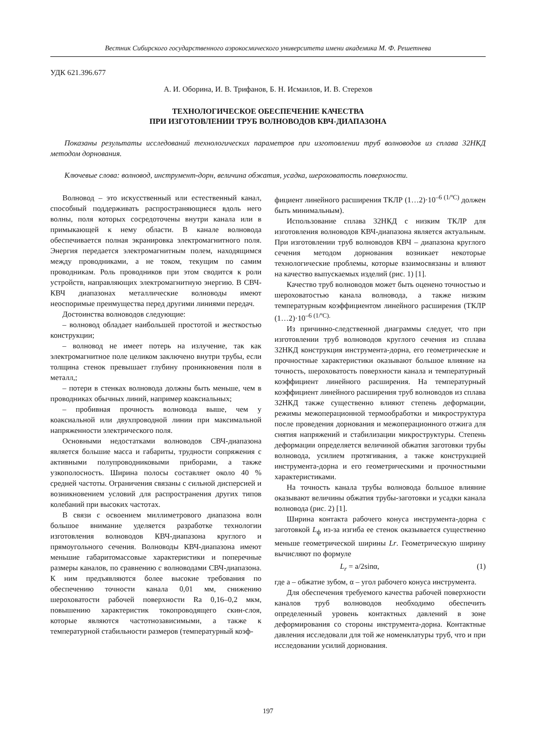Вестник Сибирского государственного аэрокосмического университета имени академика М. Ф. Решетнева
УДК 621.396.677
А. И. Оборина, И. В. Трифанов, Б. Н. Исмаилов, И. В. Стерехов
ТЕХНОЛОГИЧЕСКОЕ ОБЕСПЕЧЕНИЕ КАЧЕСТВА
ПРИ ИЗГОТОВЛЕНИИ ТРУБ ВОЛНОВОДОВ КВЧ-ДИАПАЗОНА
Показаны результаты исследований технологических параметров при изготовлении труб волноводов из сплава 32НКД методом дорнования.
Ключевые слова: волновод, инструмент-дорн, величина обжатия, усадка, шероховатость поверхности.
Волновод – это искусственный или естественный канал, способный поддерживать распространяющиеся вдоль него волны, поля которых сосредоточены внутри канала или в примыкающей к нему области. В канале волновода обеспечивается полная экранировка электромагнитного поля. Энергия передается электромагнитным полем, находящимся между проводниками, а не током, текущим по самим проводникам. Роль проводников при этом сводится к роли устройств, направляющих электромагнитную энергию. В СВЧ-КВЧ диапазонах металлические волноводы имеют неоспоримые преимущества перед другими линиями передач.
Достоинства волноводов следующие:
– волновод обладает наибольшей простотой и жесткостью конструкции;
– волновод не имеет потерь на излучение, так как электромагнитное поле целиком заключено внутри трубы, если толщина стенок превышает глубину проникновения поля в металл,;
– потери в стенках волновода должны быть меньше, чем в проводниках обычных линий, например коаксиальных;
– пробивная прочность волновода выше, чем у коаксиальной или двухпроводной линии при максимальной напряженности электрического поля.
Основными недостатками волноводов СВЧ-диапазона является большие масса и габариты, трудности сопряжения с активными полупроводниковыми приборами, а также узкополосность. Ширина полосы составляет около 40 % средней частоты. Ограничения связаны с сильной дисперсией и возникновением условий для распространения других типов колебаний при высоких частотах.
В связи с освоением миллиметрового диапазона волн большое внимание уделяется разработке технологии изготовления волноводов КВЧ-диапазона круглого и прямоугольного сечения. Волноводы КВЧ-диапазона имеют меньшие габаритомассовые характеристики и поперечные размеры каналов, по сравнению с волноводами СВЧ-диапазона. К ним предъявляются более высокие требования по обеспечению точности канала 0,01 мм, снижению шероховатости рабочей поверхности Ra 0,16–0,2 мкм, повышению характеристик токопроводящего скин-слоя, которые являются частотнозависимыми, а также к температурной стабильности размеров (температурный коэф-
фициент линейного расширения ТКЛР (1…2)·10<sup>–6 (1/ºC)</sup> должен быть минимальным).
Использование сплава 32НКД с низким ТКЛР для изготовления волноводов КВЧ-диапазона является актуальным. При изготовлении труб волноводов КВЧ – диапазона круглого сечения методом дорнования возникает некоторые технологические проблемы, которые взаимосвязаны и влияют на качество выпускаемых изделий (рис. 1) [1].
Качество труб волноводов может быть оценено точностью и шероховатостью канала волновода, а также низким температурным коэффициентом линейного расширения (ТКЛР (1…2)·10<sup>–6 (1/ºC).</sup>
Из причинно-следственной диаграммы следует, что при изготовлении труб волноводов круглого сечения из сплава 32НКД конструкция инструмента-дорна, его геометрические и прочностные характеристики оказывают большое влияние на точность, шероховатость поверхности канала и температурный коэффициент линейного расширения. На температурный коэффициент линейного расширения труб волноводов из сплава 32НКД также существенно влияют степень деформации, режимы межоперационной термообработки и микроструктура после проведения дорнования и межоперационного отжига для снятия напряжений и стабилизации микроструктуры. Степень деформации определяется величиной обжатия заготовки трубы волновода, усилием протягивания, а также конструкцией инструмента-дорна и его геометрическими и прочностными характеристиками.
На точность канала трубы волновода большое влияние оказывают величины обжатия трубы-заготовки и усадки канала волновода (рис. 2) [1].
Ширина контакта рабочего конуса инструмента-дорна с заготовкой L<sub>ф</sub> из-за изгиба ее стенок оказывается существенно меньше геометрической ширины Lr. Геометрическую ширину вычисляют по формуле
L<sub>r</sub> = a/2sinα, (1)
где a – обжатие зубом, α – угол рабочего конуса инструмента.
Для обеспечения требуемого качества рабочей поверхности каналов труб волноводов необходимо обеспечить определенный уровень контактных давлений в зоне деформирования со стороны инструмента-дорна. Контактные давления исследовали для той же номенклатуры труб, что и при исследовании усилий дорнования.
197